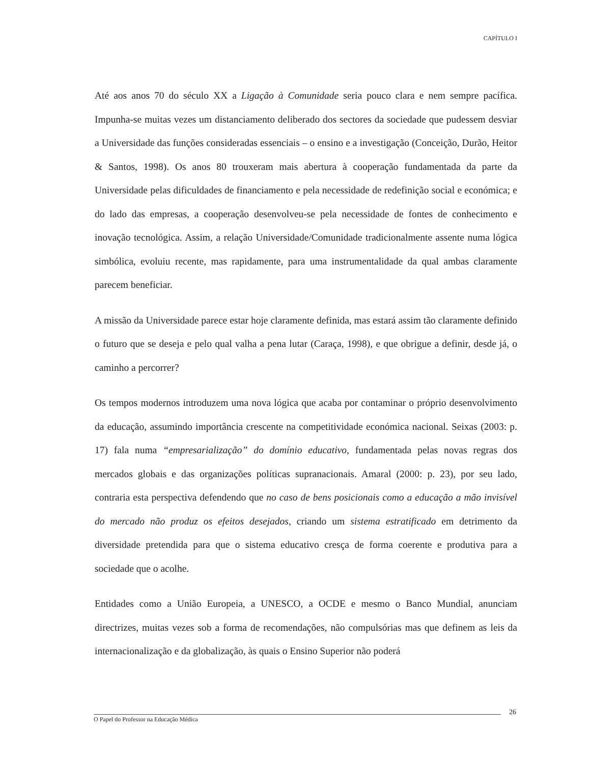CAPÍTULO I
Até aos anos 70 do século XX a Ligação à Comunidade seria pouco clara e nem sempre pacífica. Impunha-se muitas vezes um distanciamento deliberado dos sectores da sociedade que pudessem desviar a Universidade das funções consideradas essenciais – o ensino e a investigação (Conceição, Durão, Heitor & Santos, 1998). Os anos 80 trouxeram mais abertura à cooperação fundamentada da parte da Universidade pelas dificuldades de financiamento e pela necessidade de redefinição social e económica; e do lado das empresas, a cooperação desenvolveu-se pela necessidade de fontes de conhecimento e inovação tecnológica. Assim, a relação Universidade/Comunidade tradicionalmente assente numa lógica simbólica, evoluiu recente, mas rapidamente, para uma instrumentalidade da qual ambas claramente parecem beneficiar.
A missão da Universidade parece estar hoje claramente definida, mas estará assim tão claramente definido o futuro que se deseja e pelo qual valha a pena lutar (Caraça, 1998), e que obrigue a definir, desde já, o caminho a percorrer?
Os tempos modernos introduzem uma nova lógica que acaba por contaminar o próprio desenvolvimento da educação, assumindo importância crescente na competitividade económica nacional. Seixas (2003: p. 17) fala numa “empresarialização” do domínio educativo, fundamentada pelas novas regras dos mercados globais e das organizações políticas supranacionais. Amaral (2000: p. 23), por seu lado, contraria esta perspectiva defendendo que no caso de bens posicionais como a educação a mão invisível do mercado não produz os efeitos desejados, criando um sistema estratificado em detrimento da diversidade pretendida para que o sistema educativo cresça de forma coerente e produtiva para a sociedade que o acolhe.
Entidades como a União Europeia, a UNESCO, a OCDE e mesmo o Banco Mundial, anunciam directrizes, muitas vezes sob a forma de recomendações, não compulsórias mas que definem as leis da internacionalização e da globalização, às quais o Ensino Superior não poderá
26
O Papel do Professor na Educação Médica